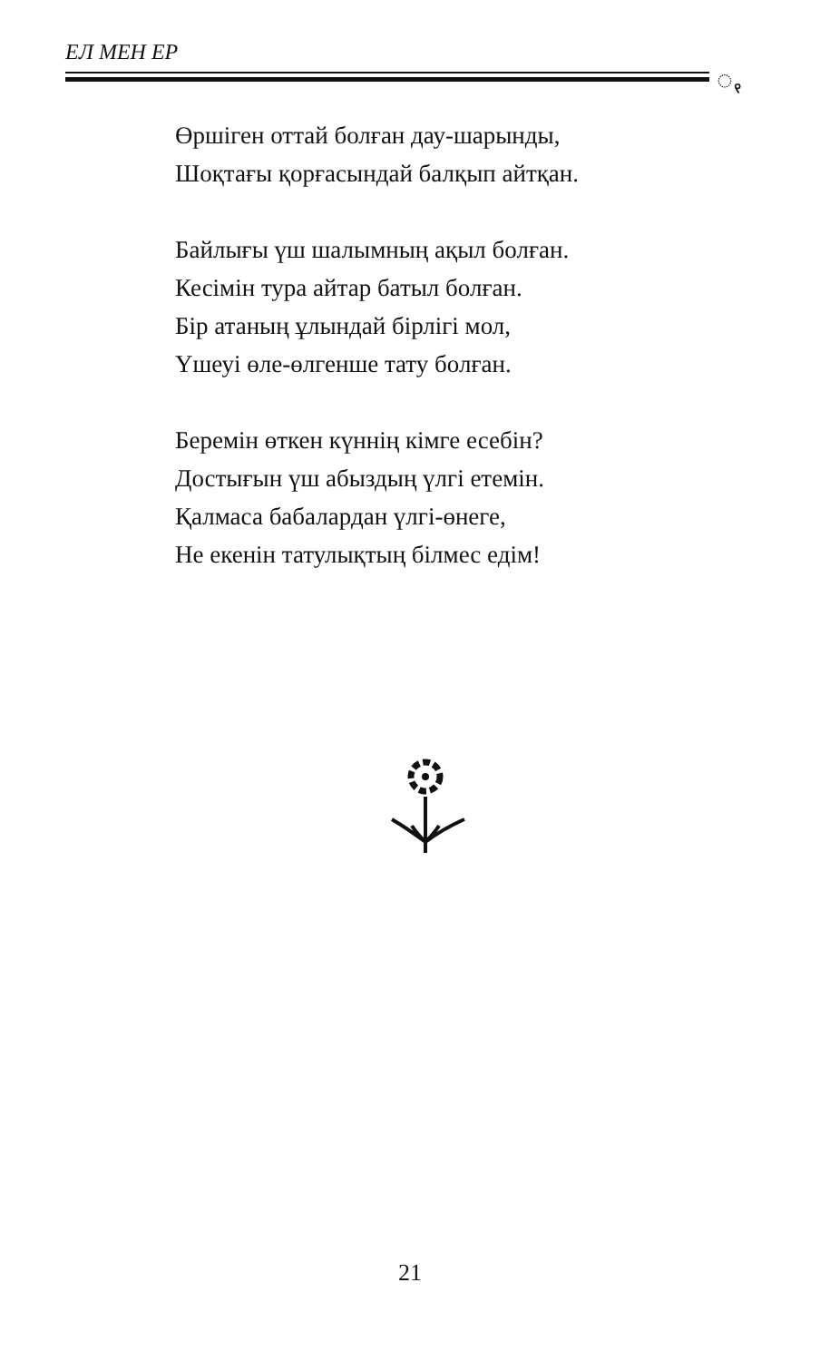ЕЛ МЕН ЕР
ꩻ
Өршіген оттай болған дау-шарынды,
Шоқтағы қорғасындай балқып айтқан.
Байлығы үш шалымның ақыл болған.
Кесімін тура айтар батыл болған.
Бір атаның ұлындай бірлігі мол,
Үшеуі өле-өлгенше тату болған.
Беремін өткен күннің кімге есебін?
Достығын үш абыздың үлгі етемін.
Қалмаса бабалардан үлгі-өнеге,
Не екенін татулықтың білмес едім!
21